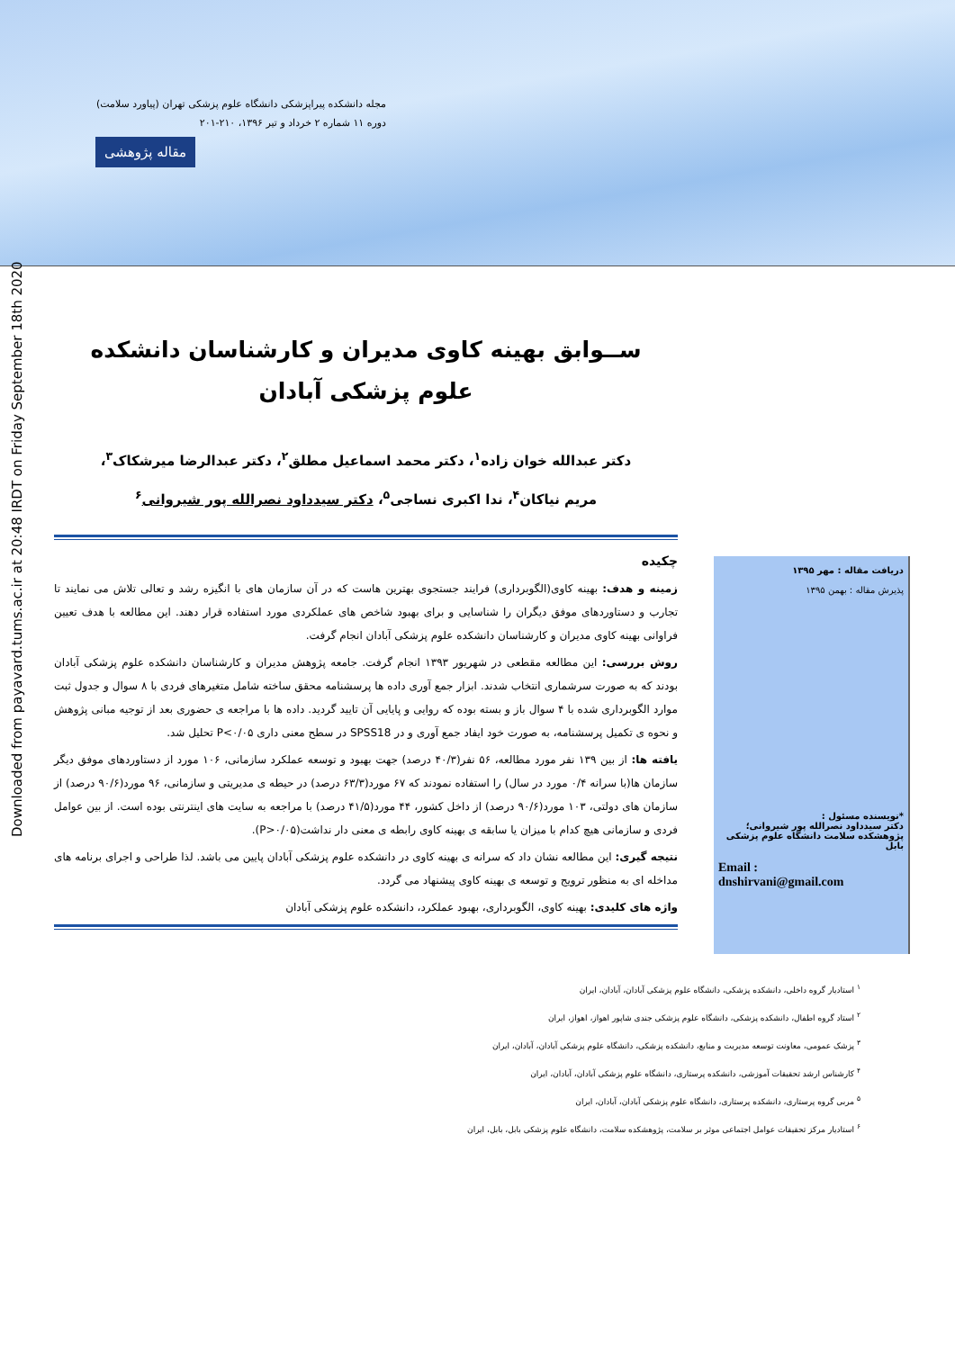مجله دانشکده پیراپزشکی دانشگاه علوم پزشکی تهران (پیاورد سلامت)
دوره ۱۱ شماره ۲ خرداد و تیر ۱۳۹۶، ۲۱۰-۲۰۱
مقاله پژوهشی
Downloaded from payavard.tums.ac.ir at 20:48 IRDT on Friday September 18th 2020
ســوابق بهینه کاوی مدیران و کارشناسان دانشکده
علوم پزشکی آبادان
دکتر عبدالله خوان زاده<sup>۱</sup>، دکتر محمد اسماعیل مطلق<sup>۲</sup>، دکتر عبدالرضا میرشکاک<sup>۳</sup>،
مریم نیاکان<sup>۴</sup>، ندا اکبری نساجی<sup>۵</sup>، دکتر سیدداود نصرالله پور شیروانی<sup>۶</sup>
چکیده
زمینه و هدف: بهینه کاوی(الگوبرداری) فرایند جستجوی بهترین هاست که در آن سازمان های با انگیزه رشد و تعالی تلاش می نمایند تا تجارب و دستاوردهای موفق دیگران را شناسایی و برای بهبود شاخص های عملکردی مورد استفاده قرار دهند. این مطالعه با هدف تعیین فراوانی بهینه کاوی مدیران و کارشناسان دانشکده علوم پزشکی آبادان انجام گرفت.
روش بررسی: این مطالعه مقطعی در شهریور ۱۳۹۳ انجام گرفت. جامعه پژوهش مدیران و کارشناسان دانشکده علوم پزشکی آبادان بودند که به صورت سرشماری انتخاب شدند. ابزار جمع آوری داده ها پرسشنامه محقق ساخته شامل متغیرهای فردی با ۸ سوال و جدول ثبت موارد الگوبرداری شده با ۴ سوال باز و بسته بوده که روایی و پایایی آن تایید گردید. داده ها با مراجعه ی حضوری بعد از توجیه مبانی پژوهش و نحوه ی تکمیل پرسشنامه، به صورت خود ایفاد جمع آوری و در SPSS18 در سطح معنی داری P<۰/۰۵ تحلیل شد.
یافته ها: از بین ۱۳۹ نفر مورد مطالعه، ۵۶ نفر(۴۰/۳ درصد) جهت بهبود و توسعه عملکرد سازمانی، ۱۰۶ مورد از دستاوردهای موفق دیگر سازمان ها(با سرانه ۰/۴ مورد در سال) را استفاده نمودند که ۶۷ مورد(۶۳/۳ درصد) در حیطه ی مدیریتی و سازمانی، ۹۶ مورد(۹۰/۶ درصد) از سازمان های دولتی، ۱۰۳ مورد(۹۰/۶ درصد) از داخل کشور، ۴۴ مورد(۴۱/۵ درصد) با مراجعه به سایت های اینترنتی بوده است. از بین عوامل فردی و سازمانی هیچ کدام با میزان یا سابقه ی بهینه کاوی رابطه ی معنی دار نداشت(P>۰/۰۵).
نتیجه گیری: این مطالعه نشان داد که سرانه ی بهینه کاوی در دانشکده علوم پزشکی آبادان پایین می باشد. لذا طراحی و اجرای برنامه های مداخله ای به منظور ترویج و توسعه ی بهینه کاوی پیشنهاد می گردد.
واژه های کلیدی: بهینه کاوی، الگوبرداری، بهبود عملکرد، دانشکده علوم پزشکی آبادان
دریافت مقاله : مهر ۱۳۹۵
پذیرش مقاله : بهمن ۱۳۹۵
*نویسنده مسئول :
دکتر سیدداود نصرالله پور شیروانی؛
پژوهشکده سلامت دانشگاه علوم پزشکی بابل
Email :
dnshirvani@gmail.com
<sup>۱</sup> استادیار گروه داخلی، دانشکده پزشکی، دانشگاه علوم پزشکی آبادان، آبادان، ایران
<sup>۲</sup> استاد گروه اطفال، دانشکده پزشکی، دانشگاه علوم پزشکی جندی شاپور اهواز، اهواز، ایران
<sup>۳</sup> پزشک عمومی، معاونت توسعه مدیریت و منابع، دانشکده پزشکی، دانشگاه علوم پزشکی آبادان، آبادان، ایران
<sup>۴</sup> کارشناس ارشد تحقیقات آموزشی، دانشکده پرستاری، دانشگاه علوم پزشکی آبادان، آبادان، ایران
<sup>۵</sup> مربی گروه پرستاری، دانشکده پرستاری، دانشگاه علوم پزشکی آبادان، آبادان، ایران
<sup>۶</sup> استادیار مرکز تحقیقات عوامل اجتماعی موثر بر سلامت، پژوهشکده سلامت، دانشگاه علوم پزشکی بابل، بابل، ایران